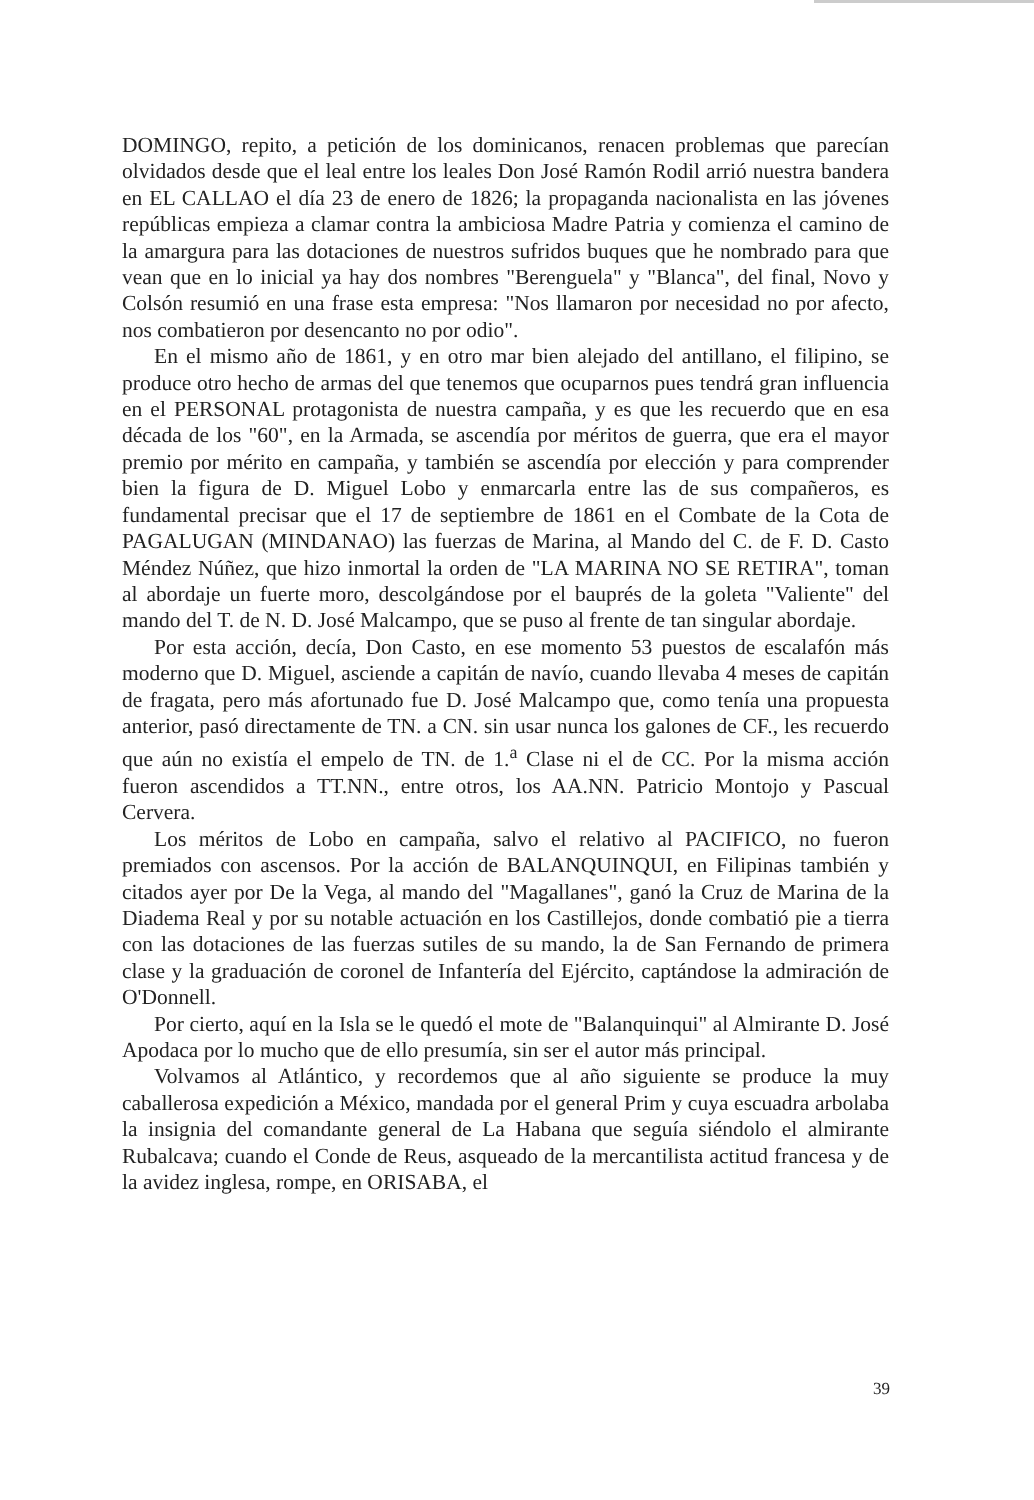DOMINGO, repito, a petición de los dominicanos, renacen problemas que parecían olvidados desde que el leal entre los leales Don José Ramón Rodil arrió nuestra bandera en EL CALLAO el día 23 de enero de 1826; la propaganda nacionalista en las jóvenes repúblicas empieza a clamar contra la ambiciosa Madre Patria y comienza el camino de la amargura para las dotaciones de nuestros sufridos buques que he nombrado para que vean que en lo inicial ya hay dos nombres "Berenguela" y "Blanca", del final, Novo y Colsón resumió en una frase esta empresa: "Nos llamaron por necesidad no por afecto, nos combatieron por desencanto no por odio".
En el mismo año de 1861, y en otro mar bien alejado del antillano, el filipino, se produce otro hecho de armas del que tenemos que ocuparnos pues tendrá gran influencia en el PERSONAL protagonista de nuestra campaña, y es que les recuerdo que en esa década de los "60", en la Armada, se ascendía por méritos de guerra, que era el mayor premio por mérito en campaña, y también se ascendía por elección y para comprender bien la figura de D. Miguel Lobo y enmarcarla entre las de sus compañeros, es fundamental precisar que el 17 de septiembre de 1861 en el Combate de la Cota de PAGALUGAN (MINDANAO) las fuerzas de Marina, al Mando del C. de F. D. Casto Méndez Núñez, que hizo inmortal la orden de "LA MARINA NO SE RETIRA", toman al abordaje un fuerte moro, descolgándose por el bauprés de la goleta "Valiente" del mando del T. de N. D. José Malcampo, que se puso al frente de tan singular abordaje.
Por esta acción, decía, Don Casto, en ese momento 53 puestos de escalafón más moderno que D. Miguel, asciende a capitán de navío, cuando llevaba 4 meses de capitán de fragata, pero más afortunado fue D. José Malcampo que, como tenía una propuesta anterior, pasó directamente de TN. a CN. sin usar nunca los galones de CF., les recuerdo que aún no existía el empelo de TN. de 1.<sup>a</sup> Clase ni el de CC. Por la misma acción fueron ascendidos a TT.NN., entre otros, los AA.NN. Patricio Montojo y Pascual Cervera.
Los méritos de Lobo en campaña, salvo el relativo al PACIFICO, no fueron premiados con ascensos. Por la acción de BALANQUINQUI, en Filipinas también y citados ayer por De la Vega, al mando del "Magallanes", ganó la Cruz de Marina de la Diadema Real y por su notable actuación en los Castillejos, donde combatió pie a tierra con las dotaciones de las fuerzas sutiles de su mando, la de San Fernando de primera clase y la graduación de coronel de Infantería del Ejército, captándose la admiración de O'Donnell.
Por cierto, aquí en la Isla se le quedó el mote de "Balanquinqui" al Almirante D. José Apodaca por lo mucho que de ello presumía, sin ser el autor más principal.
Volvamos al Atlántico, y recordemos que al año siguiente se produce la muy caballerosa expedición a México, mandada por el general Prim y cuya escuadra arbolaba la insignia del comandante general de La Habana que seguía siéndolo el almirante Rubalcava; cuando el Conde de Reus, asqueado de la mercantilista actitud francesa y de la avidez inglesa, rompe, en ORISABA, el
39